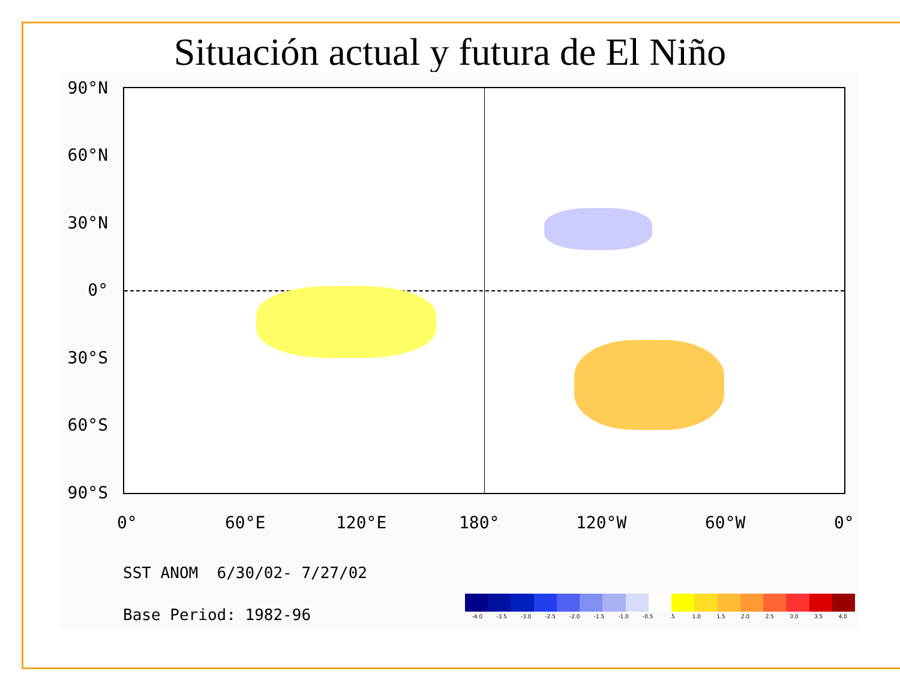Situación actual y futura de El Niño
90°N
60°N
30°N
0°
30°S
60°S
90°S
0° 60°E 120°E 180° 120°W 60°W 0°
SST ANOM 6/30/02- 7/27/02
Base Period: 1982-96
-4.0 -3.5 -3.0 -2.5 -2.0 -1.5 -1.0 -0.5.5 1.0 1.5 2.0 2.5 3.0 3.5 4.0